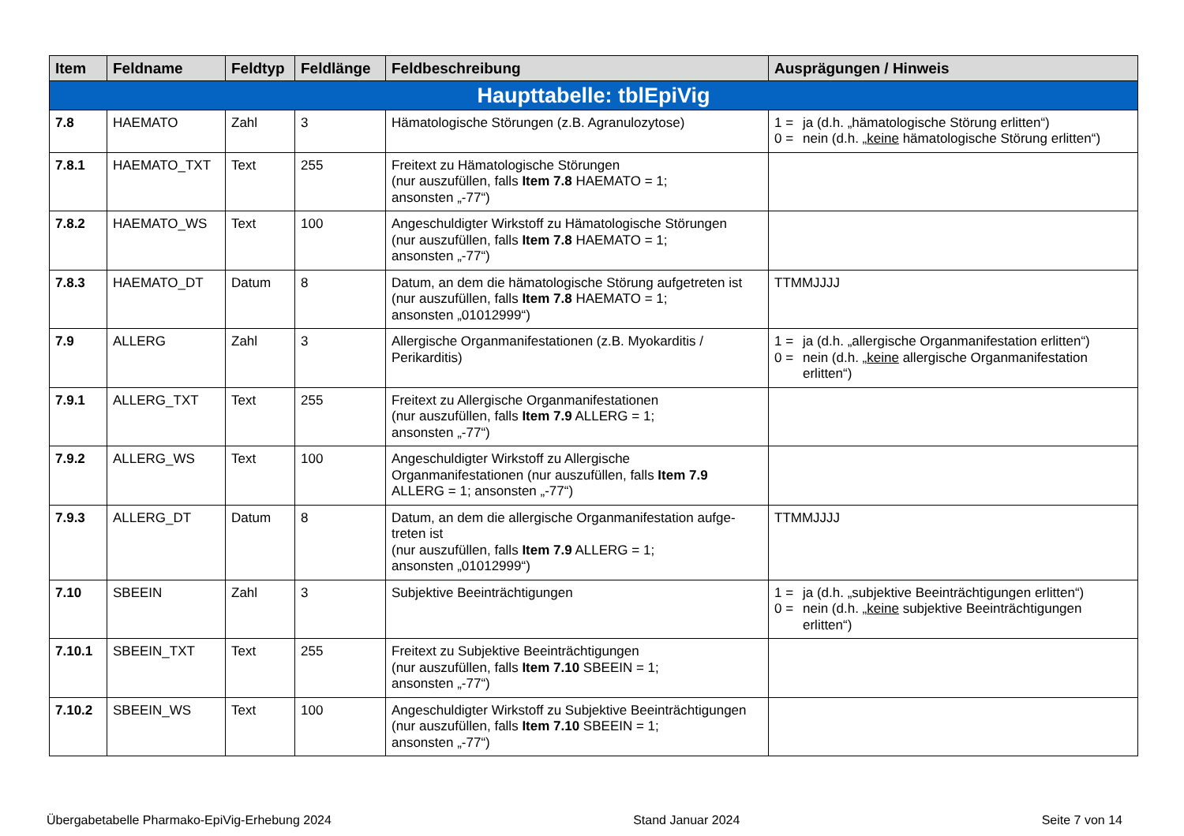| Item | Feldname | Feldtyp | Feldlänge | Feldbeschreibung | Ausprägungen / Hinweis |
| --- | --- | --- | --- | --- | --- |
| Haupttabelle: tblEpiVig | | | | | |
| 7.8 | HAEMATO | Zahl | 3 | Hämatologische Störungen (z.B. Agranulozytose) | 1 = ja (d.h. „hämatologische Störung erlitten“) 0 = nein (d.h. „ keine hämatologische Störung erlitten“) |
| 7.8.1 | HAEMATO_TXT | Text | 255 | Freitext zu Hämatologische Störungen (nur auszufüllen, falls Item 7.8 HAEMATO = 1; ansonsten „-77“) | |
| 7.8.2 | HAEMATO_WS | Text | 100 | Angeschuldigter Wirkstoff zu Hämatologische Störungen (nur auszufüllen, falls Item 7.8 HAEMATO = 1; ansonsten „-77“) | |
| 7.8.3 | HAEMATO_DT | Datum | 8 | Datum, an dem die hämatologische Störung aufgetreten ist (nur auszufüllen, falls Item 7.8 HAEMATO = 1; ansonsten „01012999“) | TTMMJJJJ |
| 7.9 | ALLERG | Zahl | 3 | Allergische Organmanifestationen (z.B. Myokarditis / Perikarditis) | 1 = ja (d.h. „allergische Organmanifestation erlitten“) 0 = nein (d.h. „ keine allergische Organmanifestation erlitten“) |
| 7.9.1 | ALLERG_TXT | Text | 255 | Freitext zu Allergische Organmanifestationen (nur auszufüllen, falls Item 7.9 ALLERG = 1; ansonsten „-77“) | |
| 7.9.2 | ALLERG_WS | Text | 100 | Angeschuldigter Wirkstoff zu Allergische Organmanifestationen (nur auszufüllen, falls Item 7.9 ALLERG = 1; ansonsten „-77“) | |
| 7.9.3 | ALLERG_DT | Datum | 8 | Datum, an dem die allergische Organmanifestation aufge-treten ist (nur auszufüllen, falls Item 7.9 ALLERG = 1; ansonsten „01012999“) | TTMMJJJJ |
| 7.10 | SBEEIN | Zahl | 3 | Subjektive Beeinträchtigungen | 1 = ja (d.h. „subjektive Beeinträchtigungen erlitten“) 0 = nein (d.h. „ keine subjektive Beeinträchtigungen erlitten“) |
| 7.10.1 | SBEEIN_TXT | Text | 255 | Freitext zu Subjektive Beeinträchtigungen (nur auszufüllen, falls Item 7.10 SBEEIN = 1; ansonsten „-77“) | |
| 7.10.2 | SBEEIN_WS | Text | 100 | Angeschuldigter Wirkstoff zu Subjektive Beeinträchtigungen (nur auszufüllen, falls Item 7.10 SBEEIN = 1; ansonsten „-77“) | |
Übergabetabelle Pharmako-EpiVig-Erhebung 2024 Stand Januar 2024 Seite 7 von 14